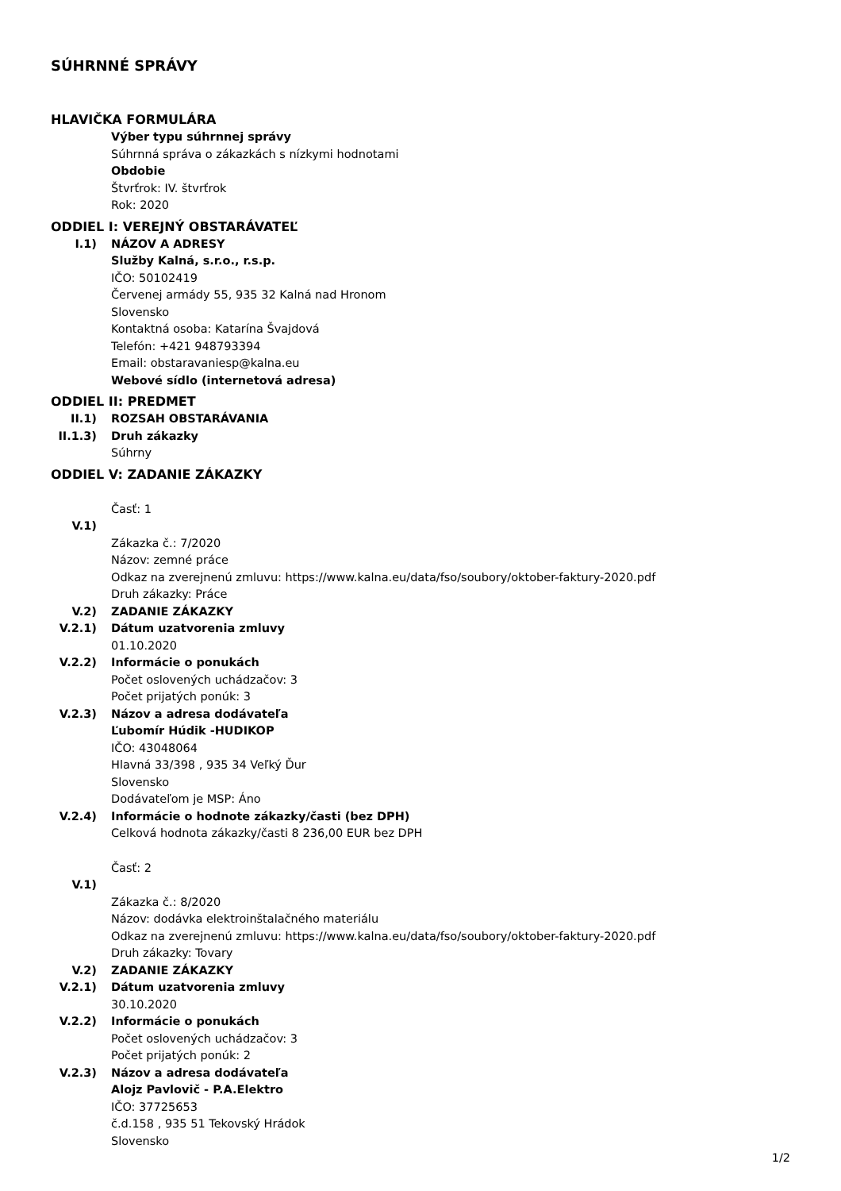SÚHRNNÉ SPRÁVY
HLAVIČKA FORMULÁRA
Výber typu súhrnnej správy
Súhrnná správa o zákazkách s nízkymi hodnotami
Obdobie
Štvrťrok: IV. štvrťrok
Rok: 2020
ODDIEL I: VEREJNÝ OBSTARÁVATEĽ
I.1) NÁZOV A ADRESY
Služby Kalná, s.r.o., r.s.p.
IČO: 50102419
Červenej armády 55, 935 32 Kalná nad Hronom
Slovensko
Kontaktná osoba: Katarína Švajdová
Telefón: +421 948793394
Email: obstaravaniesp@kalna.eu
Webové sídlo (internetová adresa)
ODDIEL II: PREDMET
II.1) ROZSAH OBSTARÁVANIA
II.1.3) Druh zákazky
Súhrny
ODDIEL V: ZADANIE ZÁKAZKY
Časť: 1
V.1)
Zákazka č.: 7/2020
Názov: zemné práce
Odkaz na zverejnenú zmluvu: https://www.kalna.eu/data/fso/soubory/oktober-faktury-2020.pdf
Druh zákazky: Práce
V.2) ZADANIE ZÁKAZKY
V.2.1) Dátum uzatvorenia zmluvy
01.10.2020
V.2.2) Informácie o ponukách
Počet oslovených uchádzačov: 3
Počet prijatých ponúk: 3
V.2.3) Názov a adresa dodávateľa
Ľubomír Húdik -HUDIKOP
IČO: 43048064
Hlavná 33/398 , 935 34 Veľký Ďur
Slovensko
Dodávateľom je MSP: Áno
V.2.4) Informácie o hodnote zákazky/časti (bez DPH)
Celková hodnota zákazky/časti 8 236,00 EUR bez DPH
Časť: 2
V.1)
Zákazka č.: 8/2020
Názov: dodávka elektroinštalačného materiálu
Odkaz na zverejnenú zmluvu: https://www.kalna.eu/data/fso/soubory/oktober-faktury-2020.pdf
Druh zákazky: Tovary
V.2) ZADANIE ZÁKAZKY
V.2.1) Dátum uzatvorenia zmluvy
30.10.2020
V.2.2) Informácie o ponukách
Počet oslovených uchádzačov: 3
Počet prijatých ponúk: 2
V.2.3) Názov a adresa dodávateľa
Alojz Pavlovič - P.A.Elektro
IČO: 37725653
č.d.158 , 935 51 Tekovský Hrádok
Slovensko
1/2